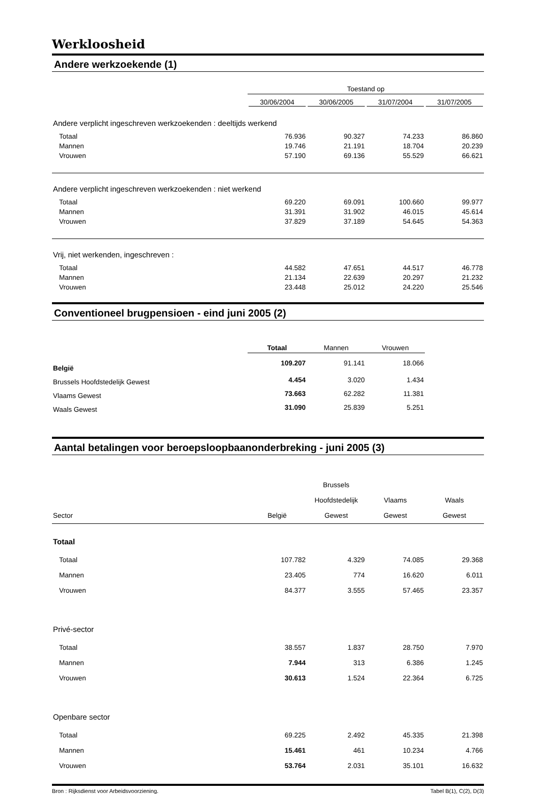Werkloosheid
Andere werkzoekende (1)
| | Toestand op | | | |
| | 30/06/2004 | 30/06/2005 | 31/07/2004 | 31/07/2005 |
| Andere verplicht ingeschreven werkzoekenden : deeltijds werkend | | | | |
| Totaal | 76.936 | 90.327 | 74.233 | 86.860 |
| Mannen | 19.746 | 21.191 | 18.704 | 20.239 |
| Vrouwen | 57.190 | 69.136 | 55.529 | 66.621 |
| Andere verplicht ingeschreven werkzoekenden : niet werkend | | | | |
| Totaal | 69.220 | 69.091 | 100.660 | 99.977 |
| Mannen | 31.391 | 31.902 | 46.015 | 45.614 |
| Vrouwen | 37.829 | 37.189 | 54.645 | 54.363 |
| Vrij, niet werkenden, ingeschreven : | | | | |
| Totaal | 44.582 | 47.651 | 44.517 | 46.778 |
| Mannen | 21.134 | 22.639 | 20.297 | 21.232 |
| Vrouwen | 23.448 | 25.012 | 24.220 | 25.546 |
Conventioneel brugpensioen - eind juni 2005 (2)
| | Totaal | Mannen | Vrouwen | |
| België | 109.207 | 91.141 | 18.066 | |
| Brussels Hoofdstedelijk Gewest | 4.454 | 3.020 | 1.434 | |
| Vlaams Gewest | 73.663 | 62.282 | 11.381 | |
| Waals Gewest | 31.090 | 25.839 | 5.251 | |
Aantal betalingen voor beroepsloopbaanonderbreking - juni 2005 (3)
| | | Brussels | | |
| | | Hoofdstedelijk | Vlaams | Waals |
| Sector | België | Gewest | Gewest | Gewest |
| Totaal | | | | |
| Totaal | 107.782 | 4.329 | 74.085 | 29.368 |
| Mannen | 23.405 | 774 | 16.620 | 6.011 |
| Vrouwen | 84.377 | 3.555 | 57.465 | 23.357 |
| Privé-sector | | | | |
| Totaal | 38.557 | 1.837 | 28.750 | 7.970 |
| Mannen | 7.944 | 313 | 6.386 | 1.245 |
| Vrouwen | 30.613 | 1.524 | 22.364 | 6.725 |
| Openbare sector | | | | |
| Totaal | 69.225 | 2.492 | 45.335 | 21.398 |
| Mannen | 15.461 | 461 | 10.234 | 4.766 |
| Vrouwen | 53.764 | 2.031 | 35.101 | 16.632 |
Bron : Rijksdienst voor Arbeidsvoorziening. Tabel B(1), C(2), D(3)